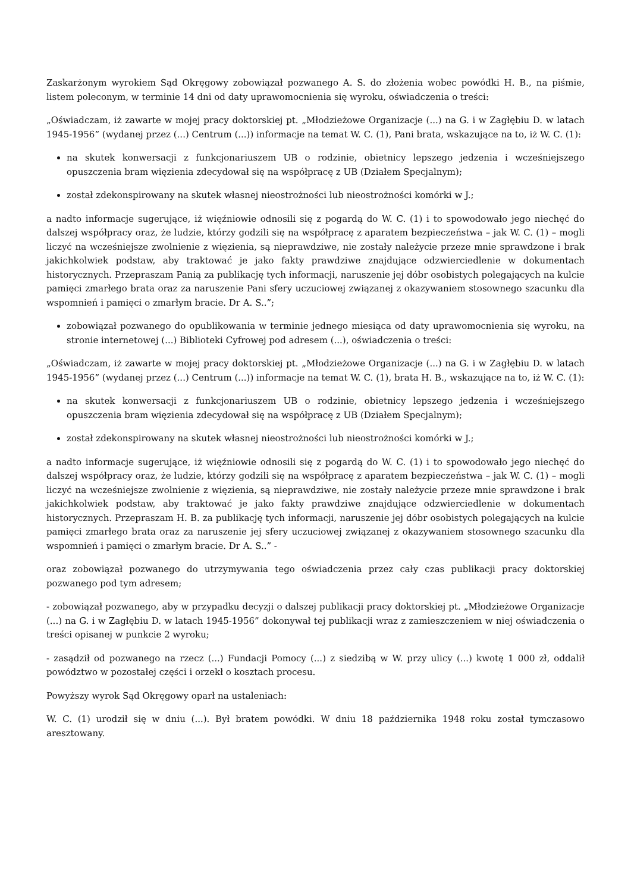Zaskarżonym wyrokiem Sąd Okręgowy zobowiązał pozwanego A. S. do złożenia wobec powódki H. B., na piśmie, listem poleconym, w terminie 14 dni od daty uprawomocnienia się wyroku, oświadczenia o treści:
„Oświadczam, iż zawarte w mojej pracy doktorskiej pt. „Młodzieżowe Organizacje (...) na G. i w Zagłębiu D. w latach 1945-1956” (wydanej przez (...) Centrum (...)) informacje na temat W. C. (1), Pani brata, wskazujące na to, iż W. C. (1):
na skutek konwersacji z funkcjonariuszem UB o rodzinie, obietnicy lepszego jedzenia i wcześniejszego opuszczenia bram więzienia zdecydował się na współpracę z UB (Działem Specjalnym);
został zdekonspirowany na skutek własnej nieostrożności lub nieostrożności komórki w J.;
a nadto informacje sugerujące, iż więźniowie odnosili się z pogardą do W. C. (1) i to spowodowało jego niechęć do dalszej współpracy oraz, że ludzie, którzy godzili się na współpracę z aparatem bezpieczeństwa – jak W. C. (1) – mogli liczyć na wcześniejsze zwolnienie z więzienia, są nieprawdziwe, nie zostały należycie przeze mnie sprawdzone i brak jakichkolwiek podstaw, aby traktować je jako fakty prawdziwe znajdujące odzwierciedlenie w dokumentach historycznych. Przepraszam Panią za publikację tych informacji, naruszenie jej dóbr osobistych polegających na kulcie pamięci zmarłego brata oraz za naruszenie Pani sfery uczuciowej związanej z okazywaniem stosownego szacunku dla wspomnień i pamięci o zmarłym bracie. Dr A. S..”;
zobowiązał pozwanego do opublikowania w terminie jednego miesiąca od daty uprawomocnienia się wyroku, na stronie internetowej (...) Biblioteki Cyfrowej pod adresem (...), oświadczenia o treści:
„Oświadczam, iż zawarte w mojej pracy doktorskiej pt. „Młodzieżowe Organizacje (...) na G. i w Zagłębiu D. w latach 1945-1956” (wydanej przez (...) Centrum (...)) informacje na temat W. C. (1), brata H. B., wskazujące na to, iż W. C. (1):
na skutek konwersacji z funkcjonariuszem UB o rodzinie, obietnicy lepszego jedzenia i wcześniejszego opuszczenia bram więzienia zdecydował się na współpracę z UB (Działem Specjalnym);
został zdekonspirowany na skutek własnej nieostrożności lub nieostrożności komórki w J.;
a nadto informacje sugerujące, iż więźniowie odnosili się z pogardą do W. C. (1) i to spowodowało jego niechęć do dalszej współpracy oraz, że ludzie, którzy godzili się na współpracę z aparatem bezpieczeństwa – jak W. C. (1) – mogli liczyć na wcześniejsze zwolnienie z więzienia, są nieprawdziwe, nie zostały należycie przeze mnie sprawdzone i brak jakichkolwiek podstaw, aby traktować je jako fakty prawdziwe znajdujące odzwierciedlenie w dokumentach historycznych. Przepraszam H. B. za publikację tych informacji, naruszenie jej dóbr osobistych polegających na kulcie pamięci zmarłego brata oraz za naruszenie jej sfery uczuciowej związanej z okazywaniem stosownego szacunku dla wspomnień i pamięci o zmarłym bracie. Dr A. S..” -
oraz zobowiązał pozwanego do utrzymywania tego oświadczenia przez cały czas publikacji pracy doktorskiej pozwanego pod tym adresem;
- zobowiązał pozwanego, aby w przypadku decyzji o dalszej publikacji pracy doktorskiej pt. „Młodzieżowe Organizacje (...) na G. i w Zagłębiu D. w latach 1945-1956” dokonywał tej publikacji wraz z zamieszczeniem w niej oświadczenia o treści opisanej w punkcie 2 wyroku;
- zasądził od pozwanego na rzecz (...) Fundacji Pomocy (...) z siedzibą w W. przy ulicy (...) kwotę 1 000 zł, oddalił powództwo w pozostałej części i orzekł o kosztach procesu.
Powyższy wyrok Sąd Okręgowy oparł na ustaleniach:
W. C. (1) urodził się w dniu (...). Był bratem powódki. W dniu 18 października 1948 roku został tymczasowo aresztowany.